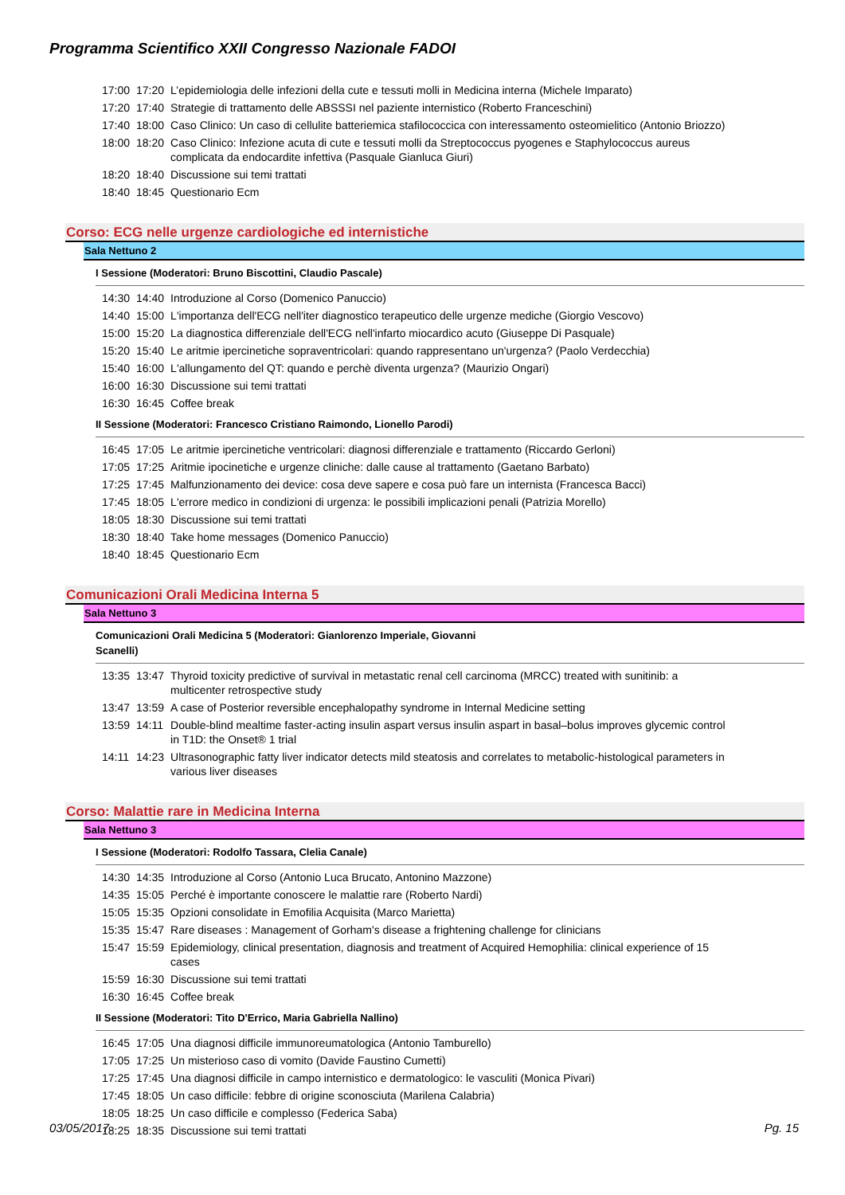Programma Scientifico XXII Congresso Nazionale FADOI
| 17:00 | 17:20 | L’epidemiologia delle infezioni della cute e tessuti molli in Medicina interna (Michele Imparato) |
| 17:20 | 17:40 | Strategie di trattamento delle ABSSSI nel paziente internistico (Roberto Franceschini) |
| 17:40 | 18:00 | Caso Clinico: Un caso di cellulite batteriemica stafilococcica con interessamento osteomielitico (Antonio Briozzo) |
| 18:00 | 18:20 | Caso Clinico: Infezione acuta di cute e tessuti molli da Streptococcus pyogenes e Staphylococcus aureus complicata da endocardite infettiva (Pasquale Gianluca Giuri) |
| 18:20 | 18:40 | Discussione sui temi trattati |
| 18:40 | 18:45 | Questionario Ecm |
Corso: ECG nelle urgenze cardiologiche ed internistiche
Sala Nettuno 2
I Sessione (Moderatori: Bruno Biscottini, Claudio Pascale)
| 14:30 | 14:40 | Introduzione al Corso (Domenico Panuccio) |
| 14:40 | 15:00 | L'importanza dell'ECG nell'iter diagnostico terapeutico delle urgenze mediche (Giorgio Vescovo) |
| 15:00 | 15:20 | La diagnostica differenziale dell'ECG nell'infarto miocardico acuto (Giuseppe Di Pasquale) |
| 15:20 | 15:40 | Le aritmie ipercinetiche sopraventricolari: quando rappresentano un'urgenza? (Paolo Verdecchia) |
| 15:40 | 16:00 | L'allungamento del QT: quando e perchè diventa urgenza? (Maurizio Ongari) |
| 16:00 | 16:30 | Discussione sui temi trattati |
| 16:30 | 16:45 | Coffee break |
II Sessione (Moderatori: Francesco Cristiano Raimondo, Lionello Parodi)
| 16:45 | 17:05 | Le aritmie ipercinetiche ventricolari: diagnosi differenziale e trattamento (Riccardo Gerloni) |
| 17:05 | 17:25 | Aritmie ipocinetiche e urgenze cliniche: dalle cause al trattamento (Gaetano Barbato) |
| 17:25 | 17:45 | Malfunzionamento dei device: cosa deve sapere e cosa può fare un internista (Francesca Bacci) |
| 17:45 | 18:05 | L'errore medico in condizioni di urgenza: le possibili implicazioni penali (Patrizia Morello) |
| 18:05 | 18:30 | Discussione sui temi trattati |
| 18:30 | 18:40 | Take home messages (Domenico Panuccio) |
| 18:40 | 18:45 | Questionario Ecm |
Comunicazioni Orali Medicina Interna 5
Sala Nettuno 3
Comunicazioni Orali Medicina 5 (Moderatori: Gianlorenzo Imperiale, Giovanni
Scanelli)
| 13:35 | 13:47 | Thyroid toxicity predictive of survival in metastatic renal cell carcinoma (MRCC) treated with sunitinib: a multicenter retrospective study |
| 13:47 | 13:59 | A case of Posterior reversible encephalopathy syndrome in Internal Medicine setting |
| 13:59 | 14:11 | Double-blind mealtime faster-acting insulin aspart versus insulin aspart in basal–bolus improves glycemic control in T1D: the Onset® 1 trial |
| 14:11 | 14:23 | Ultrasonographic fatty liver indicator detects mild steatosis and correlates to metabolic-histological parameters in various liver diseases |
Corso: Malattie rare in Medicina Interna
Sala Nettuno 3
I Sessione (Moderatori: Rodolfo Tassara, Clelia Canale)
| 14:30 | 14:35 | Introduzione al Corso (Antonio Luca Brucato, Antonino Mazzone) |
| 14:35 | 15:05 | Perché è importante conoscere le malattie rare (Roberto Nardi) |
| 15:05 | 15:35 | Opzioni consolidate in Emofilia Acquisita (Marco Marietta) |
| 15:35 | 15:47 | Rare diseases : Management of Gorham's disease a frightening challenge for clinicians |
| 15:47 | 15:59 | Epidemiology, clinical presentation, diagnosis and treatment of Acquired Hemophilia: clinical experience of 15 cases |
| 15:59 | 16:30 | Discussione sui temi trattati |
| 16:30 | 16:45 | Coffee break |
II Sessione (Moderatori: Tito D'Errico, Maria Gabriella Nallino)
| 16:45 | 17:05 | Una diagnosi difficile immunoreumatologica (Antonio Tamburello) |
| 17:05 | 17:25 | Un misterioso caso di vomito (Davide Faustino Cumetti) |
| 17:25 | 17:45 | Una diagnosi difficile in campo internistico e dermatologico: le vasculiti (Monica Pivari) |
| 17:45 | 18:05 | Un caso difficile: febbre di origine sconosciuta (Marilena Calabria) |
| 18:05 | 18:25 | Un caso difficile e complesso (Federica Saba) |
| 18:25 | 18:35 | Discussione sui temi trattati |
03/05/2017 Pg. 15